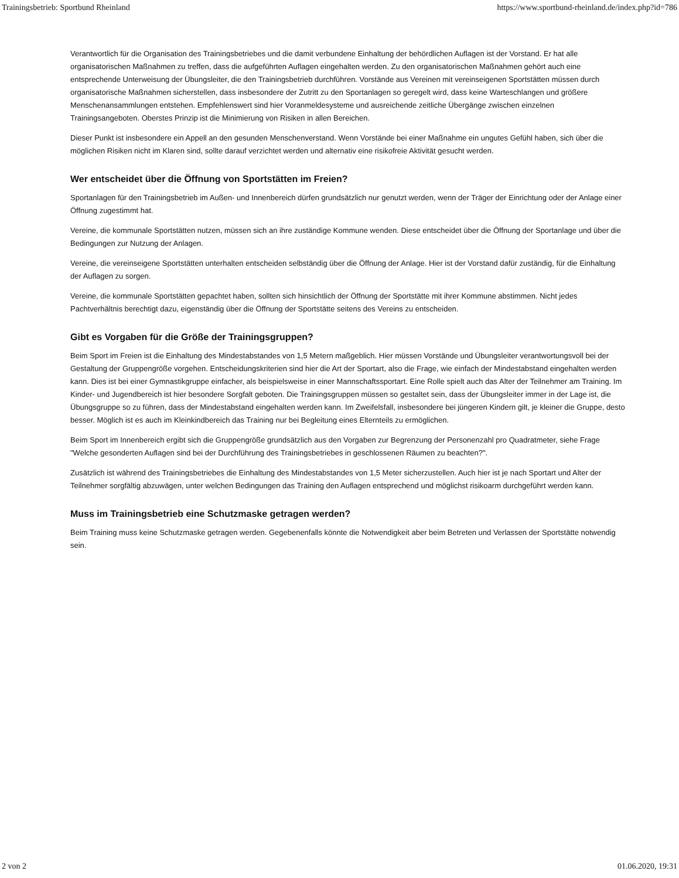Trainingsbetrieb: Sportbund Rheinland https://www.sportbund-rheinland.de/index.php?id=786
Verantwortlich für die Organisation des Trainingsbetriebes und die damit verbundene Einhaltung der behördlichen Auflagen ist der Vorstand. Er hat alle organisatorischen Maßnahmen zu treffen, dass die aufgeführten Auflagen eingehalten werden. Zu den organisatorischen Maßnahmen gehört auch eine entsprechende Unterweisung der Übungsleiter, die den Trainingsbetrieb durchführen. Vorstände aus Vereinen mit vereinseigenen Sportstätten müssen durch organisatorische Maßnahmen sicherstellen, dass insbesondere der Zutritt zu den Sportanlagen so geregelt wird, dass keine Warteschlangen und größere Menschenansammlungen entstehen. Empfehlenswert sind hier Voranmeldesysteme und ausreichende zeitliche Übergänge zwischen einzelnen Trainingsangeboten. Oberstes Prinzip ist die Minimierung von Risiken in allen Bereichen.
Dieser Punkt ist insbesondere ein Appell an den gesunden Menschenverstand. Wenn Vorstände bei einer Maßnahme ein ungutes Gefühl haben, sich über die möglichen Risiken nicht im Klaren sind, sollte darauf verzichtet werden und alternativ eine risikofreie Aktivität gesucht werden.
Wer entscheidet über die Öffnung von Sportstätten im Freien?
Sportanlagen für den Trainingsbetrieb im Außen- und Innenbereich dürfen grundsätzlich nur genutzt werden, wenn der Träger der Einrichtung oder der Anlage einer Öffnung zugestimmt hat.
Vereine, die kommunale Sportstätten nutzen, müssen sich an ihre zuständige Kommune wenden. Diese entscheidet über die Öffnung der Sportanlage und über die Bedingungen zur Nutzung der Anlagen.
Vereine, die vereinseigene Sportstätten unterhalten entscheiden selbständig über die Öffnung der Anlage. Hier ist der Vorstand dafür zuständig, für die Einhaltung der Auflagen zu sorgen.
Vereine, die kommunale Sportstätten gepachtet haben, sollten sich hinsichtlich der Öffnung der Sportstätte mit ihrer Kommune abstimmen. Nicht jedes Pachtverhältnis berechtigt dazu, eigenständig über die Öffnung der Sportstätte seitens des Vereins zu entscheiden.
Gibt es Vorgaben für die Größe der Trainingsgruppen?
Beim Sport im Freien ist die Einhaltung des Mindestabstandes von 1,5 Metern maßgeblich. Hier müssen Vorstände und Übungsleiter verantwortungsvoll bei der Gestaltung der Gruppengröße vorgehen. Entscheidungskriterien sind hier die Art der Sportart, also die Frage, wie einfach der Mindestabstand eingehalten werden kann. Dies ist bei einer Gymnastikgruppe einfacher, als beispielsweise in einer Mannschaftssportart. Eine Rolle spielt auch das Alter der Teilnehmer am Training. Im Kinder- und Jugendbereich ist hier besondere Sorgfalt geboten. Die Trainingsgruppen müssen so gestaltet sein, dass der Übungsleiter immer in der Lage ist, die Übungsgruppe so zu führen, dass der Mindestabstand eingehalten werden kann. Im Zweifelsfall, insbesondere bei jüngeren Kindern gilt, je kleiner die Gruppe, desto besser. Möglich ist es auch im Kleinkindbereich das Training nur bei Begleitung eines Elternteils zu ermöglichen.
Beim Sport im Innenbereich ergibt sich die Gruppengröße grundsätzlich aus den Vorgaben zur Begrenzung der Personenzahl pro Quadratmeter, siehe Frage "Welche gesonderten Auflagen sind bei der Durchführung des Trainingsbetriebes in geschlossenen Räumen zu beachten?".
Zusätzlich ist während des Trainingsbetriebes die Einhaltung des Mindestabstandes von 1,5 Meter sicherzustellen. Auch hier ist je nach Sportart und Alter der Teilnehmer sorgfältig abzuwägen, unter welchen Bedingungen das Training den Auflagen entsprechend und möglichst risikoarm durchgeführt werden kann.
Muss im Trainingsbetrieb eine Schutzmaske getragen werden?
Beim Training muss keine Schutzmaske getragen werden. Gegebenenfalls könnte die Notwendigkeit aber beim Betreten und Verlassen der Sportstätte notwendig sein.
2 von 2 01.06.2020, 19:31